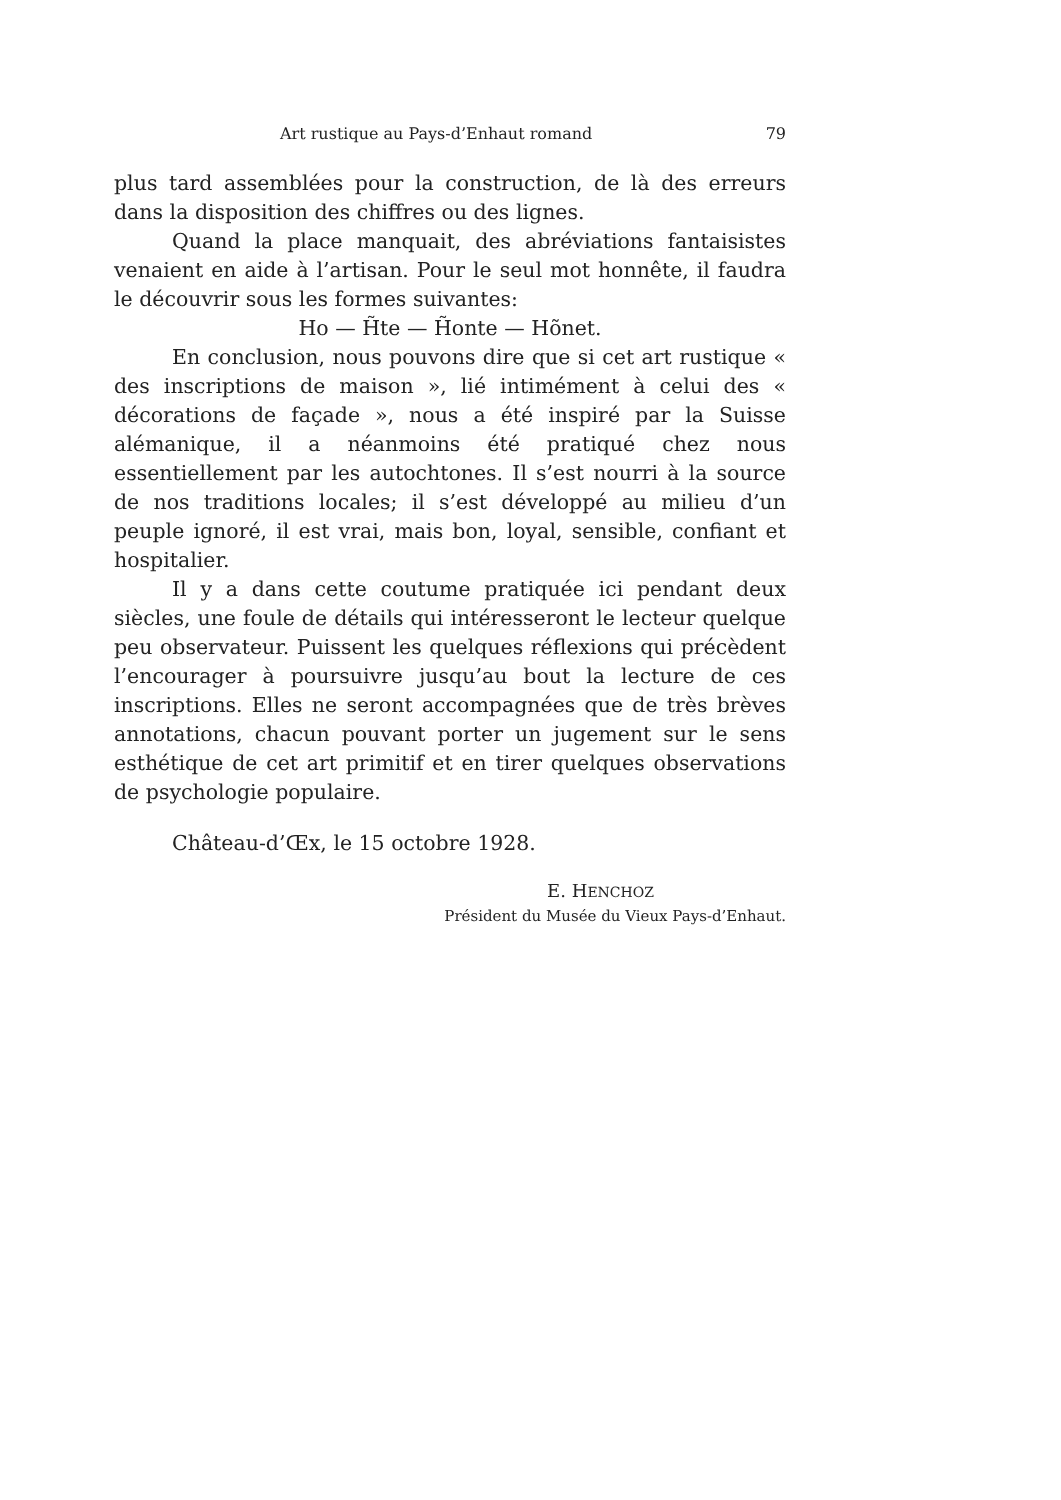Art rustique au Pays-d’Enhaut romand 79
plus tard assemblées pour la construction, de là des erreurs dans la disposition des chiffres ou des lignes.
Quand la place manquait, des abréviations fantaisistes venaient en aide à l’artisan. Pour le seul mot honnête, il faudra le découvrir sous les formes suivantes:
Ho — H̃te — H̃onte — Hõnet.
En conclusion, nous pouvons dire que si cet art rustique « des inscriptions de maison », lié intimément à celui des « décorations de façade », nous a été inspiré par la Suisse alémanique, il a néanmoins été pratiqué chez nous essentiellement par les autochtones. Il s’est nourri à la source de nos traditions locales; il s’est développé au milieu d’un peuple ignoré, il est vrai, mais bon, loyal, sensible, confiant et hospitalier.
Il y a dans cette coutume pratiquée ici pendant deux siècles, une foule de détails qui intéresseront le lecteur quelque peu observateur. Puissent les quelques réflexions qui précèdent l’encourager à poursuivre jusqu’au bout la lecture de ces inscriptions. Elles ne seront accompagnées que de très brèves annotations, chacun pouvant porter un jugement sur le sens esthétique de cet art primitif et en tirer quelques observations de psychologie populaire.
Château-d’Œx, le 15 octobre 1928.
E. HENCHOZ
Président du Musée du Vieux Pays-d’Enhaut.